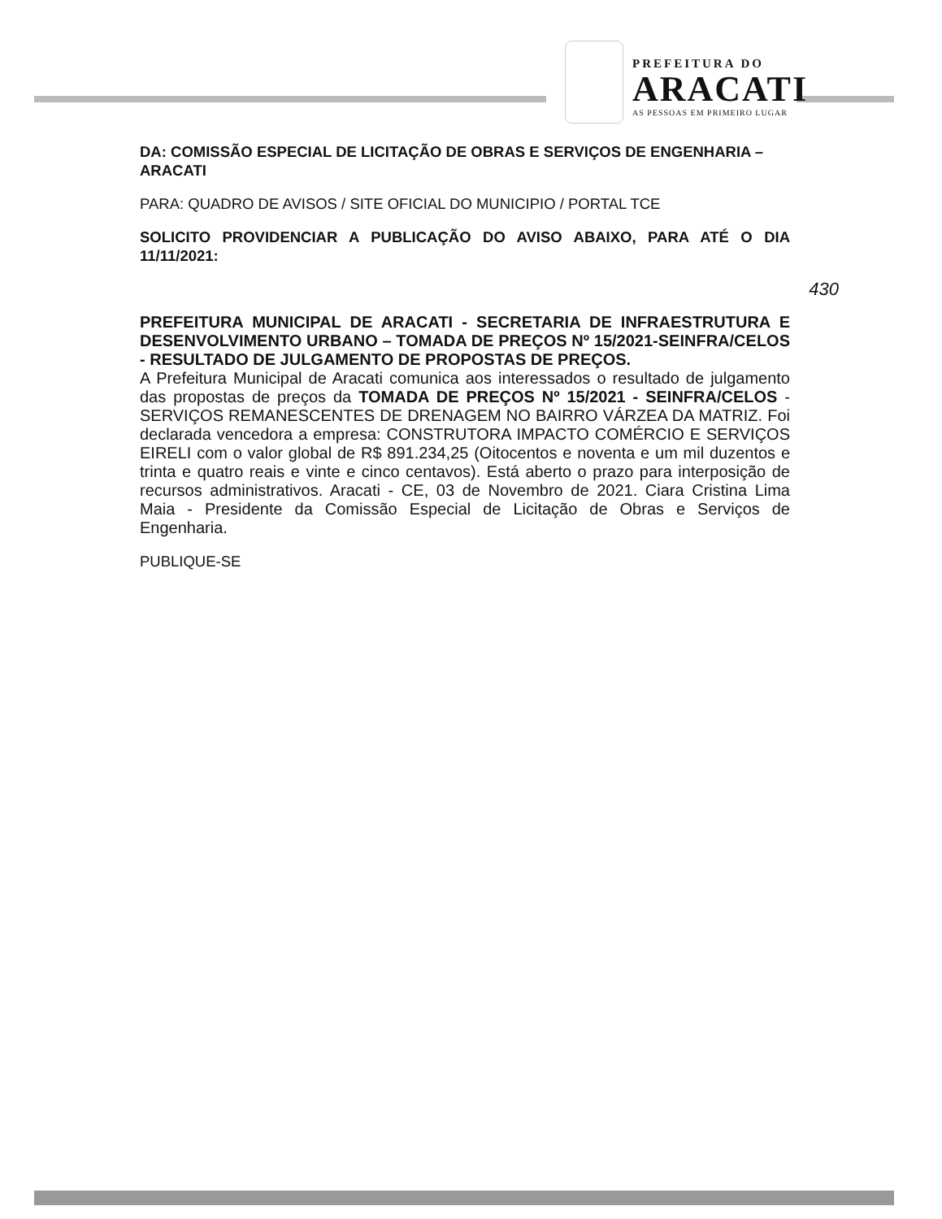PREFEITURA DO
ARACATI
AS PESSOAS EM PRIMEIRO LUGAR
DA: COMISSÃO ESPECIAL DE LICITAÇÃO DE OBRAS E SERVIÇOS DE ENGENHARIA – ARACATI
PARA: QUADRO DE AVISOS / SITE OFICIAL DO MUNICIPIO / PORTAL TCE
SOLICITO PROVIDENCIAR A PUBLICAÇÃO DO AVISO ABAIXO, PARA ATÉ O DIA 11/11/2021:
430
PREFEITURA MUNICIPAL DE ARACATI - SECRETARIA DE INFRAESTRUTURA E DESENVOLVIMENTO URBANO – TOMADA DE PREÇOS Nº 15/2021-SEINFRA/CELOS - RESULTADO DE JULGAMENTO DE PROPOSTAS DE PREÇOS.
A Prefeitura Municipal de Aracati comunica aos interessados o resultado de julgamento das propostas de preços da TOMADA DE PREÇOS Nº 15/2021 - SEINFRA/CELOS - SERVIÇOS REMANESCENTES DE DRENAGEM NO BAIRRO VÁRZEA DA MATRIZ. Foi declarada vencedora a empresa: CONSTRUTORA IMPACTO COMÉRCIO E SERVIÇOS EIRELI com o valor global de R$ 891.234,25 (Oitocentos e noventa e um mil duzentos e trinta e quatro reais e vinte e cinco centavos). Está aberto o prazo para interposição de recursos administrativos. Aracati - CE, 03 de Novembro de 2021. Ciara Cristina Lima Maia - Presidente da Comissão Especial de Licitação de Obras e Serviços de Engenharia.
PUBLIQUE-SE